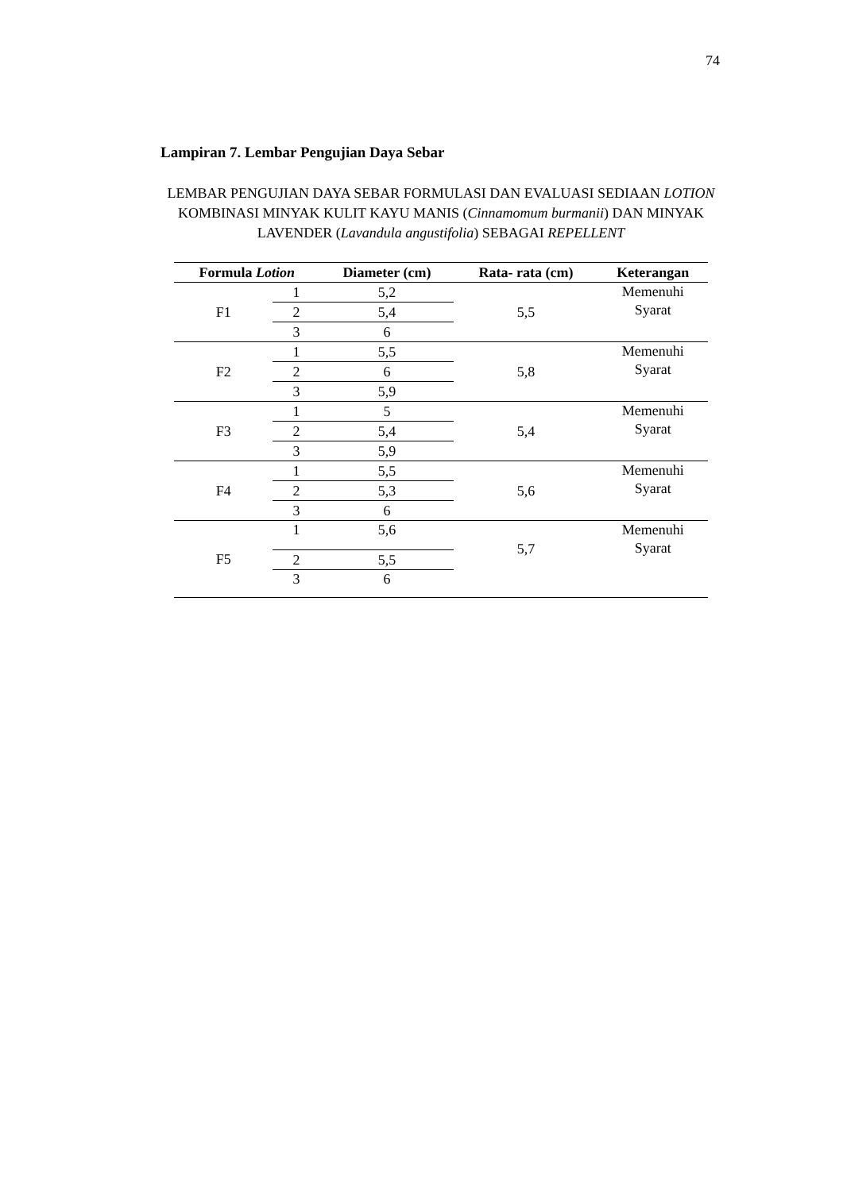74
Lampiran 7. Lembar Pengujian Daya Sebar
LEMBAR PENGUJIAN DAYA SEBAR FORMULASI DAN EVALUASI SEDIAAN LOTION KOMBINASI MINYAK KULIT KAYU MANIS (Cinnamomum burmanii) DAN MINYAK LAVENDER (Lavandula angustifolia) SEBAGAI REPELLENT
| Formula Lotion | | Diameter (cm) | Rata- rata (cm) | Keterangan |
| --- | --- | --- | --- | --- |
| F1 | 1 | 5,2 | 5,5 | Memenuhi Syarat |
| | 2 | 5,4 | | |
| | 3 | 6 | | |
| F2 | 1 | 5,5 | 5,8 | Memenuhi Syarat |
| | 2 | 6 | | |
| | 3 | 5,9 | | |
| F3 | 1 | 5 | 5,4 | Memenuhi Syarat |
| | 2 | 5,4 | | |
| | 3 | 5,9 | | |
| F4 | 1 | 5,5 | 5,6 | Memenuhi Syarat |
| | 2 | 5,3 | | |
| | 3 | 6 | | |
| F5 | 1 | 5,6 | 5,7 | Memenuhi Syarat |
| | 2 | 5,5 | | |
| | 3 | 6 | | |